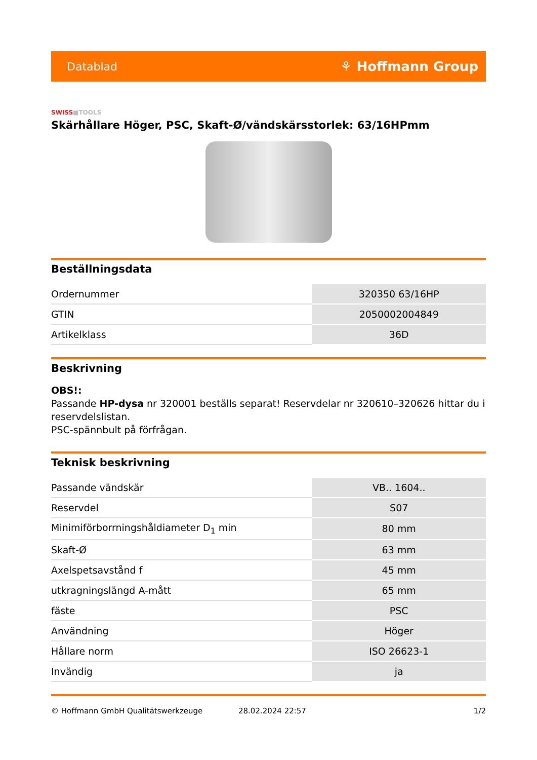Datablad
⚘ Hoffmann Group
SWISS■TOOLS
Skärhållare Höger, PSC, Skaft-Ø/vändskärsstorlek: 63/16HPmm
Beställningsdata
| Ordernummer | 320350 63/16HP |
| GTIN | 2050002004849 |
| Artikelklass | 36D |
Beskrivning
OBS!:
Passande HP-dysa nr 320001 beställs separat! Reservdelar nr 320610–320626 hittar du i reservdelslistan.
PSC-spännbult på förfrågan.
Teknisk beskrivning
| Passande vändskär | VB.. 1604.. |
| Reservdel | S07 |
| Minimiförborrningshåldiameter D<sub>1</sub> min | 80 mm |
| Skaft-Ø | 63 mm |
| Axelspetsavstånd f | 45 mm |
| utkragningslängd A-mått | 65 mm |
| fäste | PSC |
| Användning | Höger |
| Hållare norm | ISO 26623-1 |
| Invändig | ja |
© Hoffmann GmbH Qualitätswerkzeuge 28.02.2024 22:57 1/2